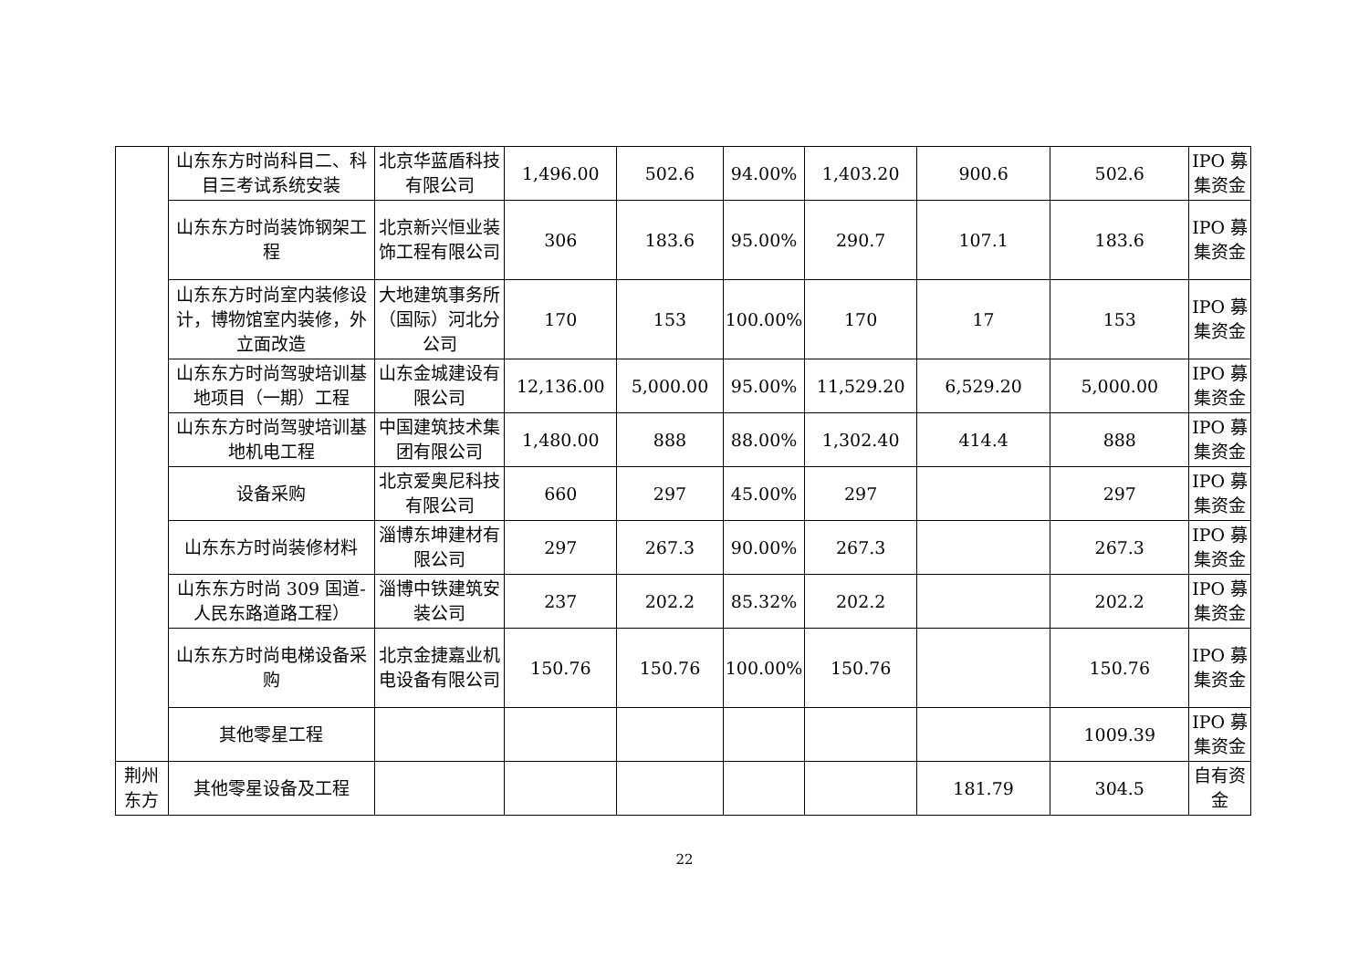| | 山东东方时尚科目二、科目三考试系统安装 | 北京华蓝盾科技有限公司 | 1,496.00 | 502.6 | 94.00% | 1,403.20 | 900.6 | 502.6 | IPO 募集资金 |
| | 山东东方时尚装饰钢架工程 | 北京新兴恒业装饰工程有限公司 | 306 | 183.6 | 95.00% | 290.7 | 107.1 | 183.6 | IPO 募集资金 |
| | 山东东方时尚室内装修设计，博物馆室内装修，外立面改造 | 大地建筑事务所（国际）河北分公司 | 170 | 153 | 100.00% | 170 | 17 | 153 | IPO 募集资金 |
| | 山东东方时尚驾驶培训基地项目（一期）工程 | 山东金城建设有限公司 | 12,136.00 | 5,000.00 | 95.00% | 11,529.20 | 6,529.20 | 5,000.00 | IPO 募集资金 |
| | 山东东方时尚驾驶培训基地机电工程 | 中国建筑技术集团有限公司 | 1,480.00 | 888 | 88.00% | 1,302.40 | 414.4 | 888 | IPO 募集资金 |
| | 设备采购 | 北京爱奥尼科技有限公司 | 660 | 297 | 45.00% | 297 | | 297 | IPO 募集资金 |
| | 山东东方时尚装修材料 | 淄博东坤建材有限公司 | 297 | 267.3 | 90.00% | 267.3 | | 267.3 | IPO 募集资金 |
| | 山东东方时尚 309 国道-人民东路道路工程） | 淄博中铁建筑安装公司 | 237 | 202.2 | 85.32% | 202.2 | | 202.2 | IPO 募集资金 |
| | 山东东方时尚电梯设备采购 | 北京金捷嘉业机电设备有限公司 | 150.76 | 150.76 | 100.00% | 150.76 | | 150.76 | IPO 募集资金 |
| | 其他零星工程 | | | | | | | 1009.39 | IPO 募集资金 |
| 荆州东方 | 其他零星设备及工程 | | | | | | 181.79 | 304.5 | 自有资金 |
22